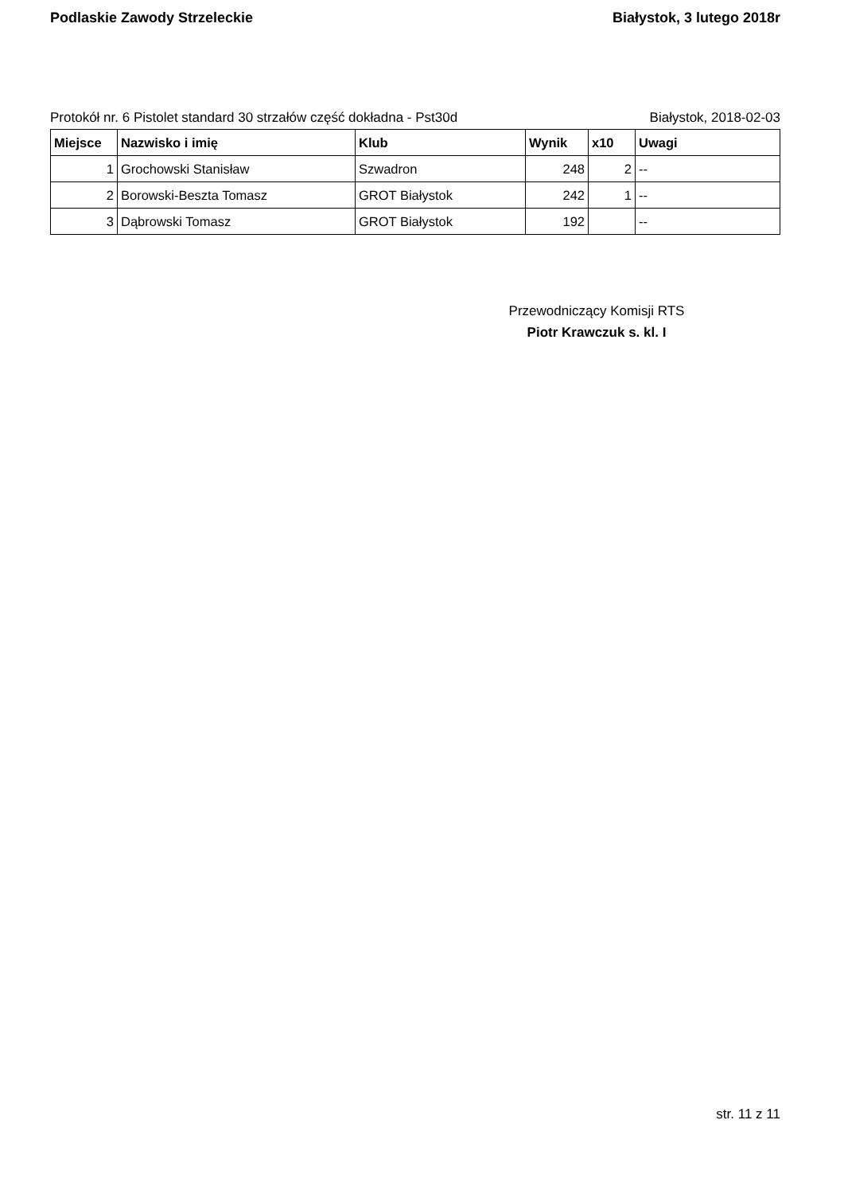Podlaskie Zawody Strzeleckie Białystok, 3 lutego 2018r
Protokół nr. 6 Pistolet standard 30 strzałów część dokładna - Pst30d Białystok, 2018-02-03
| Miejsce | Nazwisko i imię | Klub | Wynik | x10 | Uwagi |
| --- | --- | --- | --- | --- | --- |
| 1 | Grochowski Stanisław | Szwadron | 248 | 2 | -- |
| 2 | Borowski-Beszta Tomasz | GROT Białystok | 242 | 1 | -- |
| 3 | Dąbrowski Tomasz | GROT Białystok | 192 | | -- |
Przewodniczący Komisji RTS
Piotr Krawczuk s. kl. I
str. 11 z 11